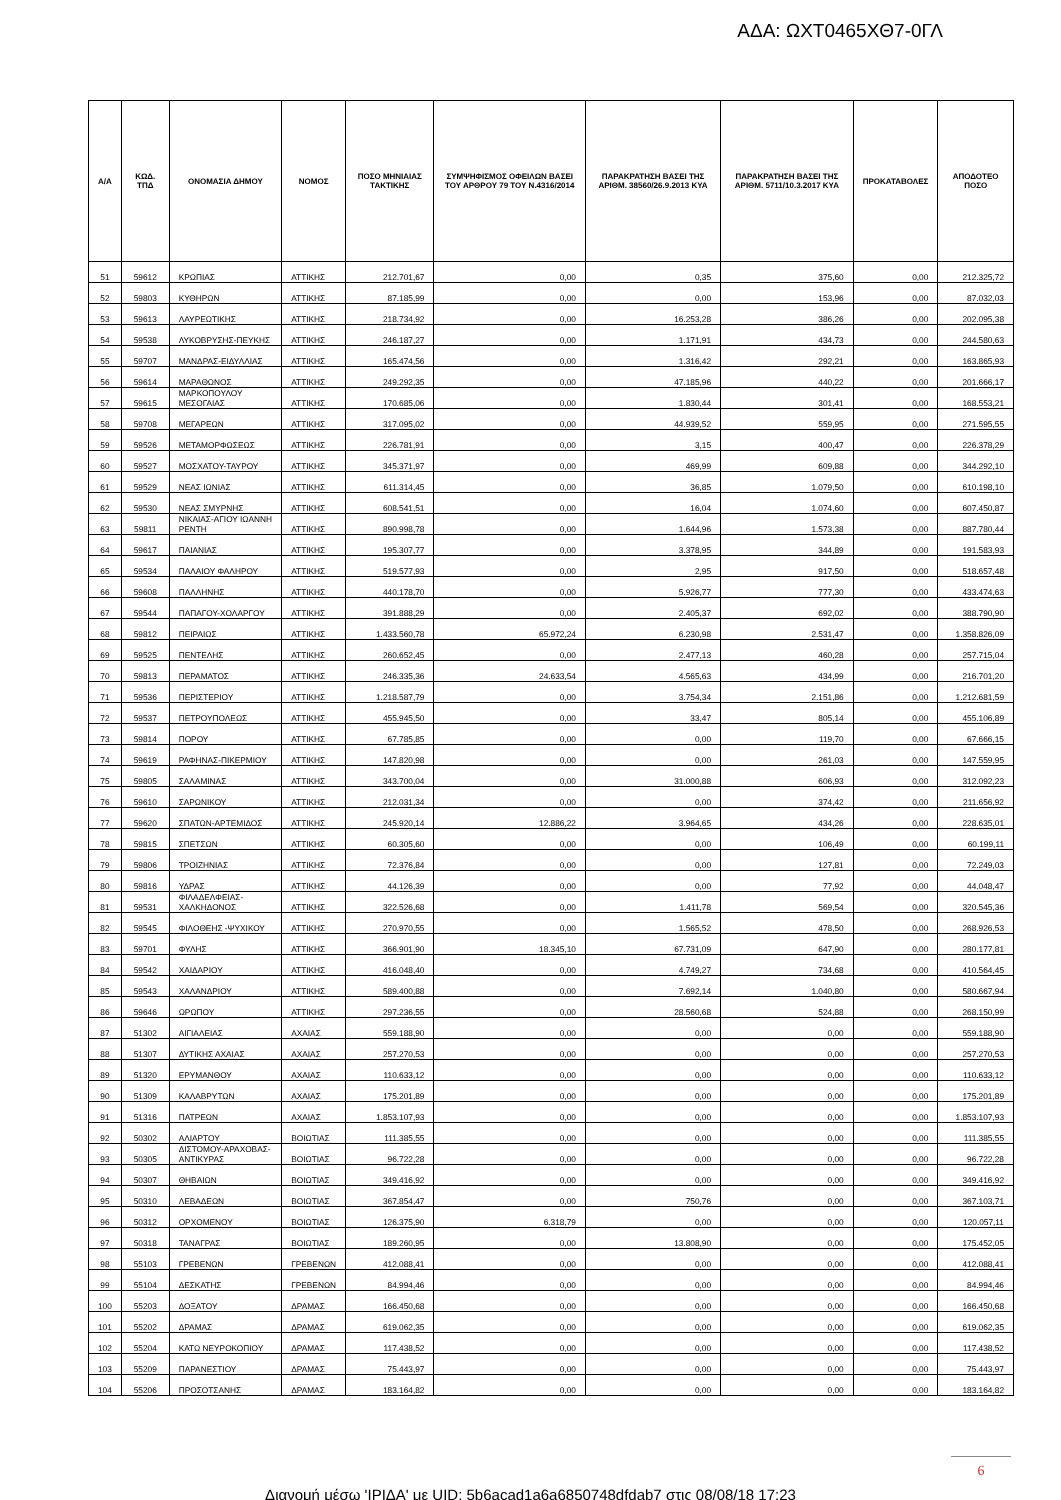ΑΔΑ: ΩΧΤ0465ΧΘ7-0ΓΛ
| Α/Α | ΚΩΔ. ΤΠΔ | ΟΝΟΜΑΣΙΑ ΔΗΜΟΥ | ΝΟΜΟΣ | ΠΟΣΟ ΜΗΝΙΑΙΑΣ ΤΑΚΤΙΚΗΣ | ΣΥΜΨΗΦΙΣΜΟΣ ΟΦΕΙΛΩΝ ΒΑΣΕΙ ΤΟΥ ΑΡΘΡΟΥ 79 ΤΟΥ Ν.4316/2014 | ΠΑΡΑΚΡΑΤΗΣΗ ΒΑΣΕΙ ΤΗΣ ΑΡΙΘΜ. 38560/26.9.2013 ΚΥΑ | ΠΑΡΑΚΡΑΤΗΣΗ ΒΑΣΕΙ ΤΗΣ ΑΡΙΘΜ. 5711/10.3.2017 ΚΥΑ | ΠΡΟΚΑΤΑΒΟΛΕΣ | ΑΠΟΔΟΤΕΟ ΠΟΣΟ |
| --- | --- | --- | --- | --- | --- | --- | --- | --- | --- |
| 51 | 59612 | ΚΡΩΠΙΑΣ | ΑΤΤΙΚΗΣ | 212.701,67 | 0,00 | 0,35 | 375,60 | 0,00 | 212.325,72 |
| 52 | 59803 | ΚΥΘΗΡΩΝ | ΑΤΤΙΚΗΣ | 87.185,99 | 0,00 | 0,00 | 153,96 | 0,00 | 87.032,03 |
| 53 | 59613 | ΛΑΥΡΕΩΤΙΚΗΣ | ΑΤΤΙΚΗΣ | 218.734,92 | 0,00 | 16.253,28 | 386,26 | 0,00 | 202.095,38 |
| 54 | 59538 | ΛΥΚΟΒΡΥΣΗΣ-ΠΕΥΚΗΣ | ΑΤΤΙΚΗΣ | 246.187,27 | 0,00 | 1.171,91 | 434,73 | 0,00 | 244.580,63 |
| 55 | 59707 | ΜΑΝΔΡΑΣ-ΕΙΔΥΛΛΙΑΣ | ΑΤΤΙΚΗΣ | 165.474,56 | 0,00 | 1.316,42 | 292,21 | 0,00 | 163.865,93 |
| 56 | 59614 | ΜΑΡΑΘΩΝΟΣ | ΑΤΤΙΚΗΣ | 249.292,35 | 0,00 | 47.185,96 | 440,22 | 0,00 | 201.666,17 |
| 57 | 59615 | ΜΑΡΚΟΠΟΥΛΟΥ ΜΕΣΟΓΑΙΑΣ | ΑΤΤΙΚΗΣ | 170.685,06 | 0,00 | 1.830,44 | 301,41 | 0,00 | 168.553,21 |
| 58 | 59708 | ΜΕΓΑΡΕΩΝ | ΑΤΤΙΚΗΣ | 317.095,02 | 0,00 | 44.939,52 | 559,95 | 0,00 | 271.595,55 |
| 59 | 59526 | ΜΕΤΑΜΟΡΦΩΣΕΩΣ | ΑΤΤΙΚΗΣ | 226.781,91 | 0,00 | 3,15 | 400,47 | 0,00 | 226.378,29 |
| 60 | 59527 | ΜΟΣΧΑΤΟΥ-ΤΑΥΡΟΥ | ΑΤΤΙΚΗΣ | 345.371,97 | 0,00 | 469,99 | 609,88 | 0,00 | 344.292,10 |
| 61 | 59529 | ΝΕΑΣ ΙΩΝΙΑΣ | ΑΤΤΙΚΗΣ | 611.314,45 | 0,00 | 36,85 | 1.079,50 | 0,00 | 610.198,10 |
| 62 | 59530 | ΝΕΑΣ ΣΜΥΡΝΗΣ | ΑΤΤΙΚΗΣ | 608.541,51 | 0,00 | 16,04 | 1.074,60 | 0,00 | 607.450,87 |
| 63 | 59811 | ΝΙΚΑΙΑΣ-ΑΓΙΟΥ ΙΩΑΝΝΗ ΡΕΝΤΗ | ΑΤΤΙΚΗΣ | 890.998,78 | 0,00 | 1.644,96 | 1.573,38 | 0,00 | 887.780,44 |
| 64 | 59617 | ΠΑΙΑΝΙΑΣ | ΑΤΤΙΚΗΣ | 195.307,77 | 0,00 | 3.378,95 | 344,89 | 0,00 | 191.583,93 |
| 65 | 59534 | ΠΑΛΑΙΟΥ ΦΑΛΗΡΟΥ | ΑΤΤΙΚΗΣ | 519.577,93 | 0,00 | 2,95 | 917,50 | 0,00 | 518.657,48 |
| 66 | 59608 | ΠΑΛΛΗΝΗΣ | ΑΤΤΙΚΗΣ | 440.178,70 | 0,00 | 5.926,77 | 777,30 | 0,00 | 433.474,63 |
| 67 | 59544 | ΠΑΠΑΓΟΥ-ΧΟΛΑΡΓΟΥ | ΑΤΤΙΚΗΣ | 391.888,29 | 0,00 | 2.405,37 | 692,02 | 0,00 | 388.790,90 |
| 68 | 59812 | ΠΕΙΡΑΙΩΣ | ΑΤΤΙΚΗΣ | 1.433.560,78 | 65.972,24 | 6.230,98 | 2.531,47 | 0,00 | 1.358.826,09 |
| 69 | 59525 | ΠΕΝΤΕΛΗΣ | ΑΤΤΙΚΗΣ | 260.652,45 | 0,00 | 2.477,13 | 460,28 | 0,00 | 257.715,04 |
| 70 | 59813 | ΠΕΡΑΜΑΤΟΣ | ΑΤΤΙΚΗΣ | 246.335,36 | 24.633,54 | 4.565,63 | 434,99 | 0,00 | 216.701,20 |
| 71 | 59536 | ΠΕΡΙΣΤΕΡΙΟΥ | ΑΤΤΙΚΗΣ | 1.218.587,79 | 0,00 | 3.754,34 | 2.151,86 | 0,00 | 1.212.681,59 |
| 72 | 59537 | ΠΕΤΡΟΥΠΟΛΕΩΣ | ΑΤΤΙΚΗΣ | 455.945,50 | 0,00 | 33,47 | 805,14 | 0,00 | 455.106,89 |
| 73 | 59814 | ΠΟΡΟΥ | ΑΤΤΙΚΗΣ | 67.785,85 | 0,00 | 0,00 | 119,70 | 0,00 | 67.666,15 |
| 74 | 59619 | ΡΑΦΗΝΑΣ-ΠΙΚΕΡΜΙΟΥ | ΑΤΤΙΚΗΣ | 147.820,98 | 0,00 | 0,00 | 261,03 | 0,00 | 147.559,95 |
| 75 | 59805 | ΣΑΛΑΜΙΝΑΣ | ΑΤΤΙΚΗΣ | 343.700,04 | 0,00 | 31.000,88 | 606,93 | 0,00 | 312.092,23 |
| 76 | 59610 | ΣΑΡΩΝΙΚΟΥ | ΑΤΤΙΚΗΣ | 212.031,34 | 0,00 | 0,00 | 374,42 | 0,00 | 211.656,92 |
| 77 | 59620 | ΣΠΑΤΩΝ-ΑΡΤΕΜΙΔΟΣ | ΑΤΤΙΚΗΣ | 245.920,14 | 12.886,22 | 3.964,65 | 434,26 | 0,00 | 228.635,01 |
| 78 | 59815 | ΣΠΕΤΣΩΝ | ΑΤΤΙΚΗΣ | 60.305,60 | 0,00 | 0,00 | 106,49 | 0,00 | 60.199,11 |
| 79 | 59806 | ΤΡΟΙΖΗΝΙΑΣ | ΑΤΤΙΚΗΣ | 72.376,84 | 0,00 | 0,00 | 127,81 | 0,00 | 72.249,03 |
| 80 | 59816 | ΥΔΡΑΣ | ΑΤΤΙΚΗΣ | 44.126,39 | 0,00 | 0,00 | 77,92 | 0,00 | 44.048,47 |
| 81 | 59531 | ΦΙΛΑΔΕΛΦΕΙΑΣ-ΧΑΛΚΗΔΟΝΟΣ | ΑΤΤΙΚΗΣ | 322.526,68 | 0,00 | 1.411,78 | 569,54 | 0,00 | 320.545,36 |
| 82 | 59545 | ΦΙΛΟΘΕΗΣ -ΨΥΧΙΚΟΥ | ΑΤΤΙΚΗΣ | 270.970,55 | 0,00 | 1.565,52 | 478,50 | 0,00 | 268.926,53 |
| 83 | 59701 | ΦΥΛΗΣ | ΑΤΤΙΚΗΣ | 366.901,90 | 18.345,10 | 67.731,09 | 647,90 | 0,00 | 280.177,81 |
| 84 | 59542 | ΧΑΙΔΑΡΙΟΥ | ΑΤΤΙΚΗΣ | 416.048,40 | 0,00 | 4.749,27 | 734,68 | 0,00 | 410.564,45 |
| 85 | 59543 | ΧΑΛΑΝΔΡΙΟΥ | ΑΤΤΙΚΗΣ | 589.400,88 | 0,00 | 7.692,14 | 1.040,80 | 0,00 | 580.667,94 |
| 86 | 59646 | ΩΡΩΠΟΥ | ΑΤΤΙΚΗΣ | 297.236,55 | 0,00 | 28.560,68 | 524,88 | 0,00 | 268.150,99 |
| 87 | 51302 | ΑΙΓΙΑΛΕΙΑΣ | ΑΧΑΙΑΣ | 559.188,90 | 0,00 | 0,00 | 0,00 | 0,00 | 559.188,90 |
| 88 | 51307 | ΔΥΤΙΚΗΣ ΑΧΑΙΑΣ | ΑΧΑΙΑΣ | 257.270,53 | 0,00 | 0,00 | 0,00 | 0,00 | 257.270,53 |
| 89 | 51320 | ΕΡΥΜΑΝΘΟΥ | ΑΧΑΙΑΣ | 110.633,12 | 0,00 | 0,00 | 0,00 | 0,00 | 110.633,12 |
| 90 | 51309 | ΚΑΛΑΒΡΥΤΩΝ | ΑΧΑΙΑΣ | 175.201,89 | 0,00 | 0,00 | 0,00 | 0,00 | 175.201,89 |
| 91 | 51316 | ΠΑΤΡΕΩΝ | ΑΧΑΙΑΣ | 1.853.107,93 | 0,00 | 0,00 | 0,00 | 0,00 | 1.853.107,93 |
| 92 | 50302 | ΑΛΙΑΡΤΟΥ | ΒΟΙΩΤΙΑΣ | 111.385,55 | 0,00 | 0,00 | 0,00 | 0,00 | 111.385,55 |
| 93 | 50305 | ΔΙΣΤΟΜΟΥ-ΑΡΑΧΟΒΑΣ- ΑΝΤΙΚΥΡΑΣ | ΒΟΙΩΤΙΑΣ | 96.722,28 | 0,00 | 0,00 | 0,00 | 0,00 | 96.722,28 |
| 94 | 50307 | ΘΗΒΑΙΩΝ | ΒΟΙΩΤΙΑΣ | 349.416,92 | 0,00 | 0,00 | 0,00 | 0,00 | 349.416,92 |
| 95 | 50310 | ΛΕΒΑΔΕΩΝ | ΒΟΙΩΤΙΑΣ | 367.854,47 | 0,00 | 750,76 | 0,00 | 0,00 | 367.103,71 |
| 96 | 50312 | ΟΡΧΟΜΕΝΟΥ | ΒΟΙΩΤΙΑΣ | 126.375,90 | 6.318,79 | 0,00 | 0,00 | 0,00 | 120.057,11 |
| 97 | 50318 | ΤΑΝΑΓΡΑΣ | ΒΟΙΩΤΙΑΣ | 189.260,95 | 0,00 | 13.808,90 | 0,00 | 0,00 | 175.452,05 |
| 98 | 55103 | ΓΡΕΒΕΝΩΝ | ΓΡΕΒΕΝΩΝ | 412.088,41 | 0,00 | 0,00 | 0,00 | 0,00 | 412.088,41 |
| 99 | 55104 | ΔΕΣΚΑΤΗΣ | ΓΡΕΒΕΝΩΝ | 84.994,46 | 0,00 | 0,00 | 0,00 | 0,00 | 84.994,46 |
| 100 | 55203 | ΔΟΞΑΤΟΥ | ΔΡΑΜΑΣ | 166.450,68 | 0,00 | 0,00 | 0,00 | 0,00 | 166.450,68 |
| 101 | 55202 | ΔΡΑΜΑΣ | ΔΡΑΜΑΣ | 619.062,35 | 0,00 | 0,00 | 0,00 | 0,00 | 619.062,35 |
| 102 | 55204 | ΚΑΤΩ ΝΕΥΡΟΚΟΠΙΟΥ | ΔΡΑΜΑΣ | 117.438,52 | 0,00 | 0,00 | 0,00 | 0,00 | 117.438,52 |
| 103 | 55209 | ΠΑΡΑΝΕΣΤΙΟΥ | ΔΡΑΜΑΣ | 75.443,97 | 0,00 | 0,00 | 0,00 | 0,00 | 75.443,97 |
| 104 | 55206 | ΠΡΟΣΟΤΣΑΝΗΣ | ΔΡΑΜΑΣ | 183.164,82 | 0,00 | 0,00 | 0,00 | 0,00 | 183.164,82 |
6
Διανομή μέσω 'ΙΡΙΔΑ' με UID: 5b6acad1a6a6850748dfdab7 στις 08/08/18 17:23